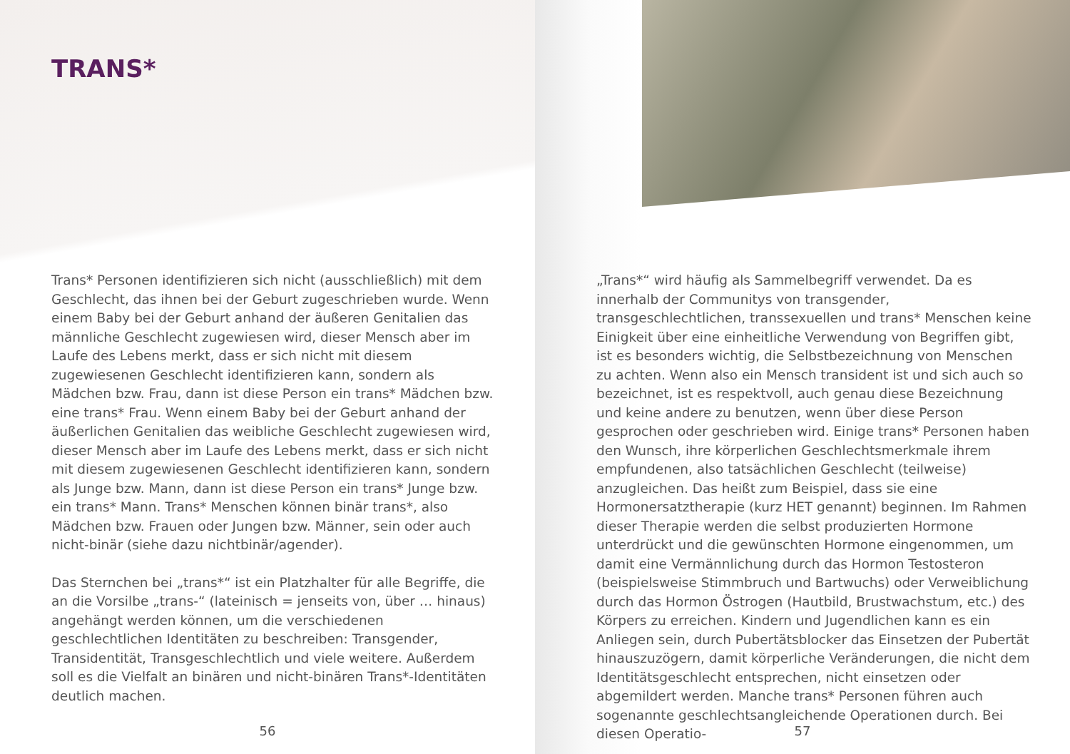TRANS*
Trans* Personen identifizieren sich nicht (ausschließlich) mit dem Geschlecht, das ihnen bei der Geburt zugeschrieben wurde. Wenn einem Baby bei der Geburt anhand der äußeren Genitalien das männliche Geschlecht zugewiesen wird, dieser Mensch aber im Laufe des Lebens merkt, dass er sich nicht mit diesem zugewiesenen Geschlecht identifizieren kann, sondern als Mädchen bzw. Frau, dann ist diese Person ein trans* Mädchen bzw. eine trans* Frau. Wenn einem Baby bei der Geburt anhand der äußerlichen Genitalien das weibliche Geschlecht zugewiesen wird, dieser Mensch aber im Laufe des Lebens merkt, dass er sich nicht mit diesem zugewiesenen Geschlecht identifizieren kann, sondern als Junge bzw. Mann, dann ist diese Person ein trans* Junge bzw. ein trans* Mann. Trans* Menschen können binär trans*, also Mädchen bzw. Frauen oder Jungen bzw. Männer, sein oder auch nicht-binär (siehe dazu nichtbinär/agender).
Das Sternchen bei „trans*“ ist ein Platzhalter für alle Begriffe, die an die Vorsilbe „trans-“ (lateinisch = jenseits von, über … hinaus) angehängt werden können, um die verschiedenen geschlechtlichen Identitäten zu beschreiben: Transgender, Transidentität, Transgeschlechtlich und viele weitere. Außerdem soll es die Vielfalt an binären und nicht-binären Trans*-Identitäten deutlich machen.
56
„Trans*“ wird häufig als Sammelbegriff verwendet. Da es innerhalb der Communitys von transgender, transgeschlechtlichen, transsexuellen und trans* Menschen keine Einigkeit über eine einheitliche Verwendung von Begriffen gibt, ist es besonders wichtig, die Selbstbezeichnung von Menschen zu achten. Wenn also ein Mensch transident ist und sich auch so bezeichnet, ist es respektvoll, auch genau diese Bezeichnung und keine andere zu benutzen, wenn über diese Person gesprochen oder geschrieben wird. Einige trans* Personen haben den Wunsch, ihre körperlichen Geschlechtsmerkmale ihrem empfundenen, also tatsächlichen Geschlecht (teilweise) anzugleichen. Das heißt zum Beispiel, dass sie eine Hormonersatztherapie (kurz HET genannt) beginnen. Im Rahmen dieser Therapie werden die selbst produzierten Hormone unterdrückt und die gewünschten Hormone eingenommen, um damit eine Vermännlichung durch das Hormon Testosteron (beispielsweise Stimmbruch und Bartwuchs) oder Verweiblichung durch das Hormon Östrogen (Hautbild, Brustwachstum, etc.) des Körpers zu erreichen. Kindern und Jugendlichen kann es ein Anliegen sein, durch Pubertätsblocker das Einsetzen der Pubertät hinauszuzögern, damit körperliche Veränderungen, die nicht dem Identitätsgeschlecht entsprechen, nicht einsetzen oder abgemildert werden. Manche trans* Personen führen auch sogenannte geschlechtsangleichende Operationen durch. Bei diesen Operatio-
57